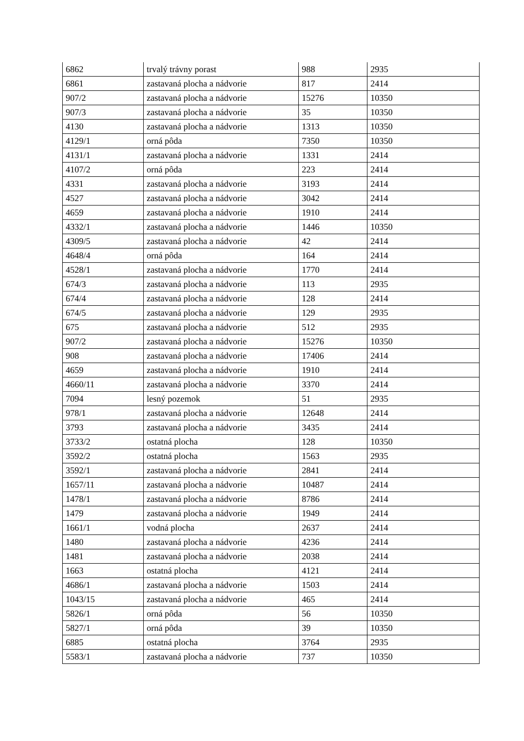| 6862 | trvalý trávny porast | 988 | 2935 |
| 6861 | zastavaná plocha a nádvorie | 817 | 2414 |
| 907/2 | zastavaná plocha a nádvorie | 15276 | 10350 |
| 907/3 | zastavaná plocha a nádvorie | 35 | 10350 |
| 4130 | zastavaná plocha a nádvorie | 1313 | 10350 |
| 4129/1 | orná pôda | 7350 | 10350 |
| 4131/1 | zastavaná plocha a nádvorie | 1331 | 2414 |
| 4107/2 | orná pôda | 223 | 2414 |
| 4331 | zastavaná plocha a nádvorie | 3193 | 2414 |
| 4527 | zastavaná plocha a nádvorie | 3042 | 2414 |
| 4659 | zastavaná plocha a nádvorie | 1910 | 2414 |
| 4332/1 | zastavaná plocha a nádvorie | 1446 | 10350 |
| 4309/5 | zastavaná plocha a nádvorie | 42 | 2414 |
| 4648/4 | orná pôda | 164 | 2414 |
| 4528/1 | zastavaná plocha a nádvorie | 1770 | 2414 |
| 674/3 | zastavaná plocha a nádvorie | 113 | 2935 |
| 674/4 | zastavaná plocha a nádvorie | 128 | 2414 |
| 674/5 | zastavaná plocha a nádvorie | 129 | 2935 |
| 675 | zastavaná plocha a nádvorie | 512 | 2935 |
| 907/2 | zastavaná plocha a nádvorie | 15276 | 10350 |
| 908 | zastavaná plocha a nádvorie | 17406 | 2414 |
| 4659 | zastavaná plocha a nádvorie | 1910 | 2414 |
| 4660/11 | zastavaná plocha a nádvorie | 3370 | 2414 |
| 7094 | lesný pozemok | 51 | 2935 |
| 978/1 | zastavaná plocha a nádvorie | 12648 | 2414 |
| 3793 | zastavaná plocha a nádvorie | 3435 | 2414 |
| 3733/2 | ostatná plocha | 128 | 10350 |
| 3592/2 | ostatná plocha | 1563 | 2935 |
| 3592/1 | zastavaná plocha a nádvorie | 2841 | 2414 |
| 1657/11 | zastavaná plocha a nádvorie | 10487 | 2414 |
| 1478/1 | zastavaná plocha a nádvorie | 8786 | 2414 |
| 1479 | zastavaná plocha a nádvorie | 1949 | 2414 |
| 1661/1 | vodná plocha | 2637 | 2414 |
| 1480 | zastavaná plocha a nádvorie | 4236 | 2414 |
| 1481 | zastavaná plocha a nádvorie | 2038 | 2414 |
| 1663 | ostatná plocha | 4121 | 2414 |
| 4686/1 | zastavaná plocha a nádvorie | 1503 | 2414 |
| 1043/15 | zastavaná plocha a nádvorie | 465 | 2414 |
| 5826/1 | orná pôda | 56 | 10350 |
| 5827/1 | orná pôda | 39 | 10350 |
| 6885 | ostatná plocha | 3764 | 2935 |
| 5583/1 | zastavaná plocha a nádvorie | 737 | 10350 |